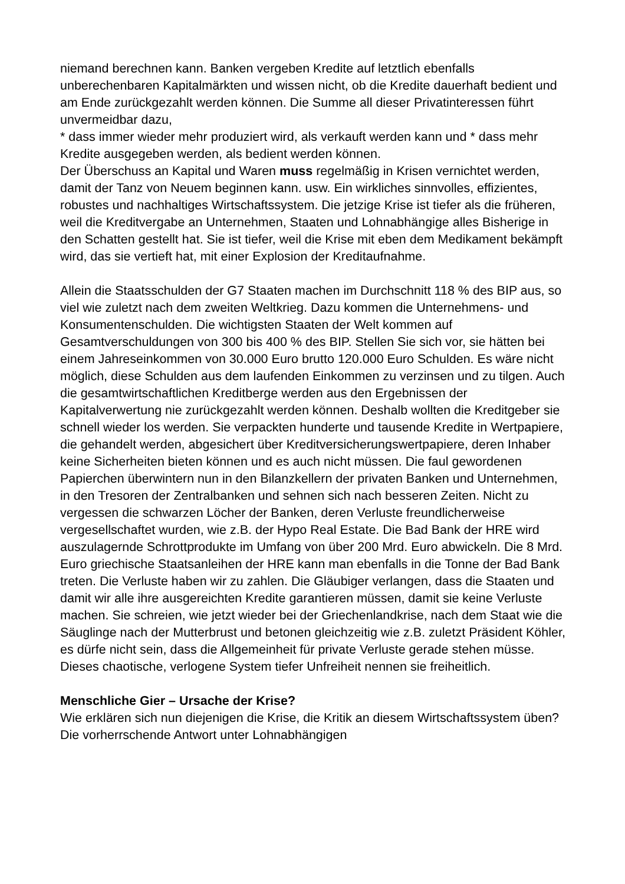niemand berechnen kann. Banken vergeben Kredite auf letztlich ebenfalls unberechenbaren Kapitalmärkten und wissen nicht, ob die Kredite dauerhaft bedient und am Ende zurückgezahlt werden können. Die Summe all dieser Privatinteressen führt unvermeidbar dazu,
* dass immer wieder mehr produziert wird, als verkauft werden kann und * dass mehr Kredite ausgegeben werden, als bedient werden können.
Der Überschuss an Kapital und Waren muss regelmäßig in Krisen vernichtet werden, damit der Tanz von Neuem beginnen kann. usw. Ein wirkliches sinnvolles, effizientes, robustes und nachhaltiges Wirtschaftssystem. Die jetzige Krise ist tiefer als die früheren, weil die Kreditvergabe an Unternehmen, Staaten und Lohnabhängige alles Bisherige in den Schatten gestellt hat. Sie ist tiefer, weil die Krise mit eben dem Medikament bekämpft wird, das sie vertieft hat, mit einer Explosion der Kreditaufnahme.
Allein die Staatsschulden der G7 Staaten machen im Durchschnitt 118 % des BIP aus, so viel wie zuletzt nach dem zweiten Weltkrieg. Dazu kommen die Unternehmens- und Konsumentenschulden. Die wichtigsten Staaten der Welt kommen auf Gesamtverschuldungen von 300 bis 400 % des BIP. Stellen Sie sich vor, sie hätten bei einem Jahreseinkommen von 30.000 Euro brutto 120.000 Euro Schulden. Es wäre nicht möglich, diese Schulden aus dem laufenden Einkommen zu verzinsen und zu tilgen. Auch die gesamtwirtschaftlichen Kreditberge werden aus den Ergebnissen der Kapitalverwertung nie zurückgezahlt werden können. Deshalb wollten die Kreditgeber sie schnell wieder los werden. Sie verpackten hunderte und tausende Kredite in Wertpapiere, die gehandelt werden, abgesichert über Kreditversicherungswertpapiere, deren Inhaber keine Sicherheiten bieten können und es auch nicht müssen. Die faul gewordenen Papierchen überwintern nun in den Bilanzkellern der privaten Banken und Unternehmen, in den Tresoren der Zentralbanken und sehnen sich nach besseren Zeiten. Nicht zu vergessen die schwarzen Löcher der Banken, deren Verluste freundlicherweise vergesellschaftet wurden, wie z.B. der Hypo Real Estate. Die Bad Bank der HRE wird auszulagernde Schrottprodukte im Umfang von über 200 Mrd. Euro abwickeln. Die 8 Mrd. Euro griechische Staatsanleihen der HRE kann man ebenfalls in die Tonne der Bad Bank treten. Die Verluste haben wir zu zahlen. Die Gläubiger verlangen, dass die Staaten und damit wir alle ihre ausgereichten Kredite garantieren müssen, damit sie keine Verluste machen. Sie schreien, wie jetzt wieder bei der Griechenlandkrise, nach dem Staat wie die Säuglinge nach der Mutterbrust und betonen gleichzeitig wie z.B. zuletzt Präsident Köhler, es dürfe nicht sein, dass die Allgemeinheit für private Verluste gerade stehen müsse. Dieses chaotische, verlogene System tiefer Unfreiheit nennen sie freiheitlich.
Menschliche Gier – Ursache der Krise?
Wie erklären sich nun diejenigen die Krise, die Kritik an diesem Wirtschaftssystem üben? Die vorherrschende Antwort unter Lohnabhängigen